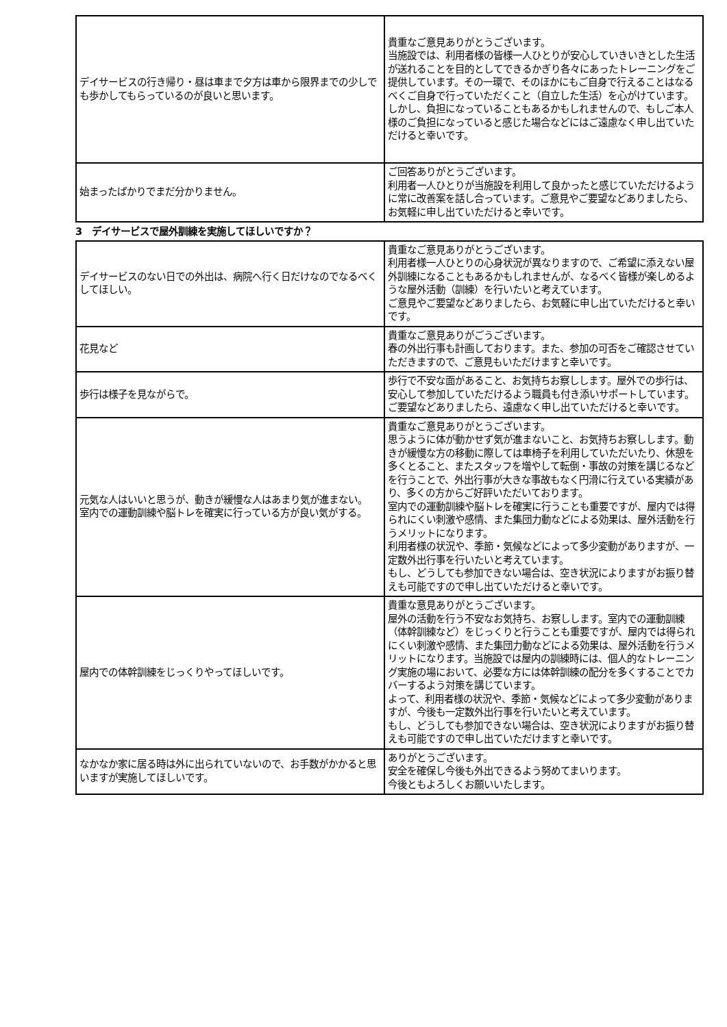| デイサービスの行き帰り・昼は車まで夕方は車から限界までの少しでも歩かしてもらっているのが良いと思います。 | 貴重なご意見ありがとうございます。 当施設では、利用者様の皆様一人ひとりが安心していきいきとした生活が送れることを目的としてできるかぎり各々にあったトレーニングをご提供しています。その一環で、そのほかにもご自身で行えることはなるべくご自身で行っていただくこと（自立した生活）を心がけています。 しかし、負担になっていることもあるかもしれませんので、もしご本人様のご負担になっていると感じた場合などにはご遠慮なく申し出ていただけると幸いです。 |
| 始まったばかりでまだ分かりません。 | ご回答ありがとうございます。 利用者一人ひとりが当施設を利用して良かったと感じていただけるように常に改善案を話し合っています。ご意見やご要望などありましたら、お気軽に申し出ていただけると幸いです。 |
3　デイサービスで屋外訓練を実施してほしいですか？
| デイサービスのない日での外出は、病院へ行く日だけなのでなるべくしてほしい。 | 貴重なご意見ありがとうございます。 利用者様一人ひとりの心身状況が異なりますので、ご希望に添えない屋外訓練になることもあるかもしれませんが、なるべく皆様が楽しめるような屋外活動（訓練）を行いたいと考えています。 ご意見やご要望などありましたら、お気軽に申し出ていただけると幸いです。 |
| 花見など | 貴重なご意見ありがごうございます。 春の外出行事も計画しております。また、参加の可否をご確認させていただきますので、ご意見もいただけますと幸いです。 |
| 歩行は様子を見ながらで。 | 歩行で不安な面があること、お気持ちお察しします。屋外での歩行は、安心して参加していただけるよう職員も付き添いサポートしています。 ご要望などありましたら、遠慮なく申し出ていただけると幸いです。 |
| 元気な人はいいと思うが、動きが緩慢な人はあまり気が進まない。 室内での運動訓練や脳トレを確実に行っている方が良い気がする。 | 貴重なご意見ありがとうございます。 思うように体が動かせず気が進まないこと、お気持ちお察しします。動きが緩慢な方の移動に際しては車椅子を利用していただいたり、休憩を多くとること、またスタッフを増やして転倒・事故の対策を講じるなどを行うことで、外出行事が大きな事故もなく円滑に行えている実績があり、多くの方からご好評いただいております。 室内での運動訓練や脳トレを確実に行うことも重要ですが、屋内では得られにくい刺激や感情、また集団力動などによる効果は、屋外活動を行うメリットになります。 利用者様の状況や、季節・気候などによって多少変動がありますが、一定数外出行事を行いたいと考えています。 もし、どうしても参加できない場合は、空き状況によりますがお振り替えも可能ですので申し出ていただけると幸いです。 |
| 屋内での体幹訓練をじっくりやってほしいです。 | 貴重な意見ありがとうございます。 屋外の活動を行う不安なお気持ち、お察しします。室内での運動訓練（体幹訓練など）をじっくりと行うことも重要ですが、屋内では得られにくい刺激や感情、また集団力動などによる効果は、屋外活動を行うメリットになります。当施設では屋内の訓練時には、個人的なトレーニング実施の場において、必要な方には体幹訓練の配分を多くすることでカバーするよう対策を講じています。 よって、利用者様の状況や、季節・気候などによって多少変動がありますが、今後も一定数外出行事を行いたいと考えています。 もし、どうしても参加できない場合は、空き状況によりますがお振り替えも可能ですので申し出ていただけますと幸いです。 |
| なかなか家に居る時は外に出られていないので、お手数がかかると思いますが実施してほしいです。 | ありがとうございます。 安全を確保し今後も外出できるよう努めてまいります。 今後ともよろしくお願いいたします。 |